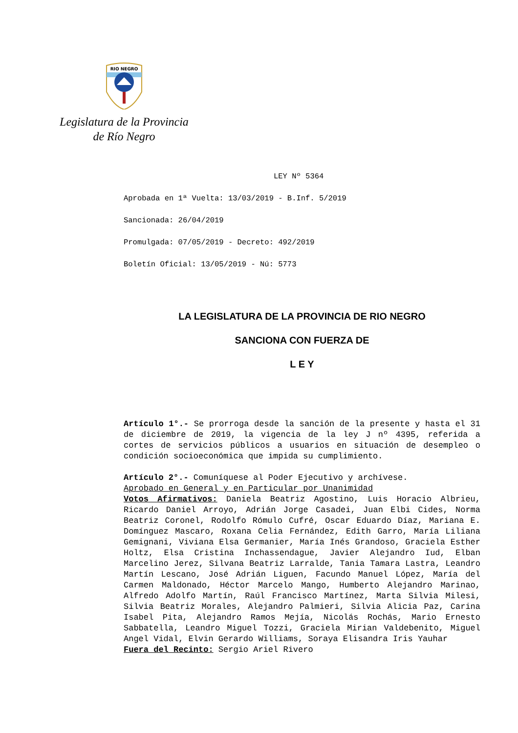RIO NEGRO
Legislatura de la Provincia
de Río Negro
LEY Nº 5364
Aprobada en 1ª Vuelta: 13/03/2019 - B.Inf. 5/2019
Sancionada: 26/04/2019
Promulgada: 07/05/2019 - Decreto: 492/2019
Boletín Oficial: 13/05/2019 - Nú: 5773
LA LEGISLATURA DE LA PROVINCIA DE RIO NEGRO
SANCIONA CON FUERZA DE
L E Y
Artículo 1°.- Se prorroga desde la sanción de la presente y hasta el 31 de diciembre de 2019, la vigencia de la ley J nº 4395, referida a cortes de servicios públicos a usuarios en situación de desempleo o condición socioeconómica que impida su cumplimiento.
Artículo 2°.- Comuníquese al Poder Ejecutivo y archívese.
Aprobado en General y en Particular por Unanimidad
Votos Afirmativos: Daniela Beatriz Agostino, Luis Horacio Albrieu, Ricardo Daniel Arroyo, Adrián Jorge Casadei, Juan Elbi Cides, Norma Beatriz Coronel, Rodolfo Rómulo Cufré, Oscar Eduardo Díaz, Mariana E. Domínguez Mascaro, Roxana Celia Fernández, Edith Garro, María Liliana Gemignani, Viviana Elsa Germanier, María Inés Grandoso, Graciela Esther Holtz, Elsa Cristina Inchassendague, Javier Alejandro Iud, Elban Marcelino Jerez, Silvana Beatriz Larralde, Tania Tamara Lastra, Leandro Martín Lescano, José Adrián Liguen, Facundo Manuel López, María del Carmen Maldonado, Héctor Marcelo Mango, Humberto Alejandro Marinao, Alfredo Adolfo Martín, Raúl Francisco Martínez, Marta Silvia Milesi, Silvia Beatriz Morales, Alejandro Palmieri, Silvia Alicia Paz, Carina Isabel Pita, Alejandro Ramos Mejía, Nicolás Rochás, Mario Ernesto Sabbatella, Leandro Miguel Tozzi, Graciela Mirian Valdebenito, Miguel Angel Vidal, Elvin Gerardo Williams, Soraya Elisandra Iris Yauhar
Fuera del Recinto: Sergio Ariel Rivero